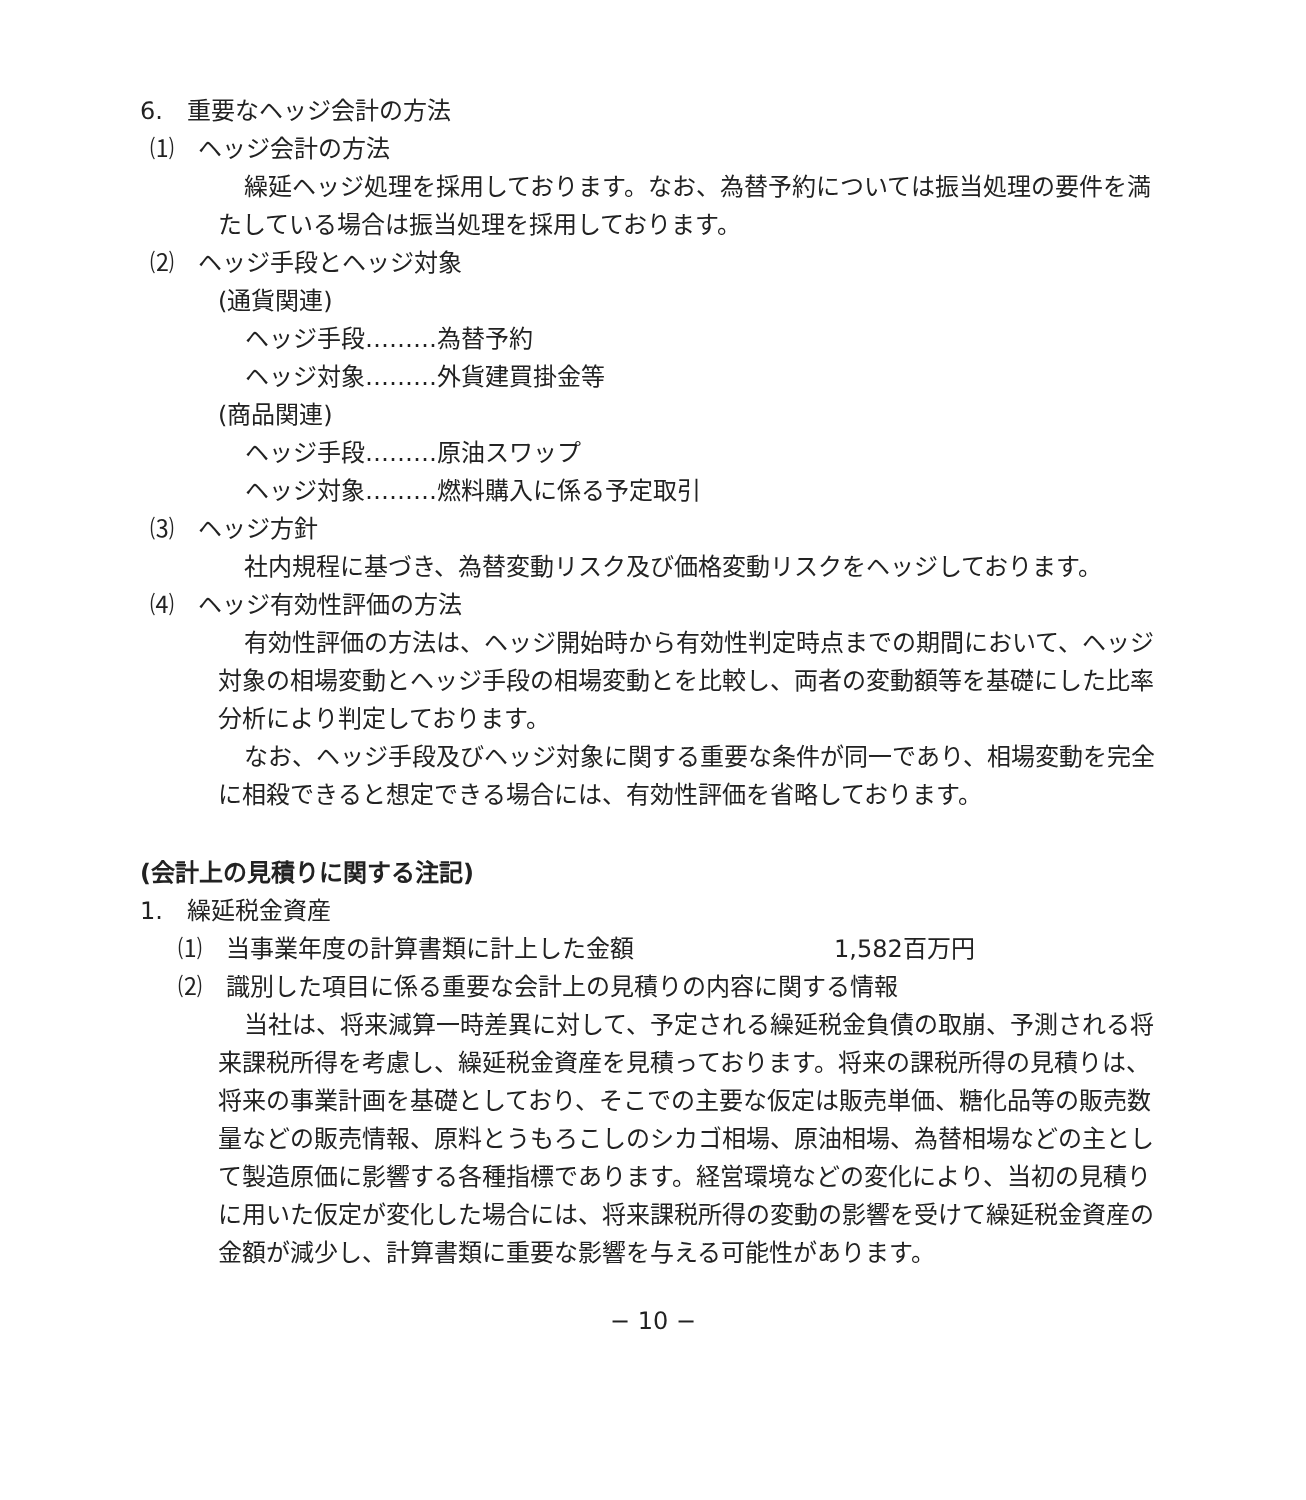6.　重要なヘッジ会計の方法
⑴　ヘッジ会計の方法
繰延ヘッジ処理を採用しております。なお、為替予約については振当処理の要件を満たしている場合は振当処理を採用しております。
⑵　ヘッジ手段とヘッジ対象
(通貨関連)
ヘッジ手段………為替予約
ヘッジ対象………外貨建買掛金等
(商品関連)
ヘッジ手段………原油スワップ
ヘッジ対象………燃料購入に係る予定取引
⑶　ヘッジ方針
社内規程に基づき、為替変動リスク及び価格変動リスクをヘッジしております。
⑷　ヘッジ有効性評価の方法
有効性評価の方法は、ヘッジ開始時から有効性判定時点までの期間において、ヘッジ対象の相場変動とヘッジ手段の相場変動とを比較し、両者の変動額等を基礎にした比率分析により判定しております。
なお、ヘッジ手段及びヘッジ対象に関する重要な条件が同一であり、相場変動を完全に相殺できると想定できる場合には、有効性評価を省略しております。
(会計上の見積りに関する注記)
1.　繰延税金資産
⑴　当事業年度の計算書類に計上した金額 1,582百万円
⑵　識別した項目に係る重要な会計上の見積りの内容に関する情報
当社は、将来減算一時差異に対して、予定される繰延税金負債の取崩、予測される将来課税所得を考慮し、繰延税金資産を見積っております。将来の課税所得の見積りは、将来の事業計画を基礎としており、そこでの主要な仮定は販売単価、糖化品等の販売数量などの販売情報、原料とうもろこしのシカゴ相場、原油相場、為替相場などの主として製造原価に影響する各種指標であります。経営環境などの変化により、当初の見積りに用いた仮定が変化した場合には、将来課税所得の変動の影響を受けて繰延税金資産の金額が減少し、計算書類に重要な影響を与える可能性があります。
− 10 −